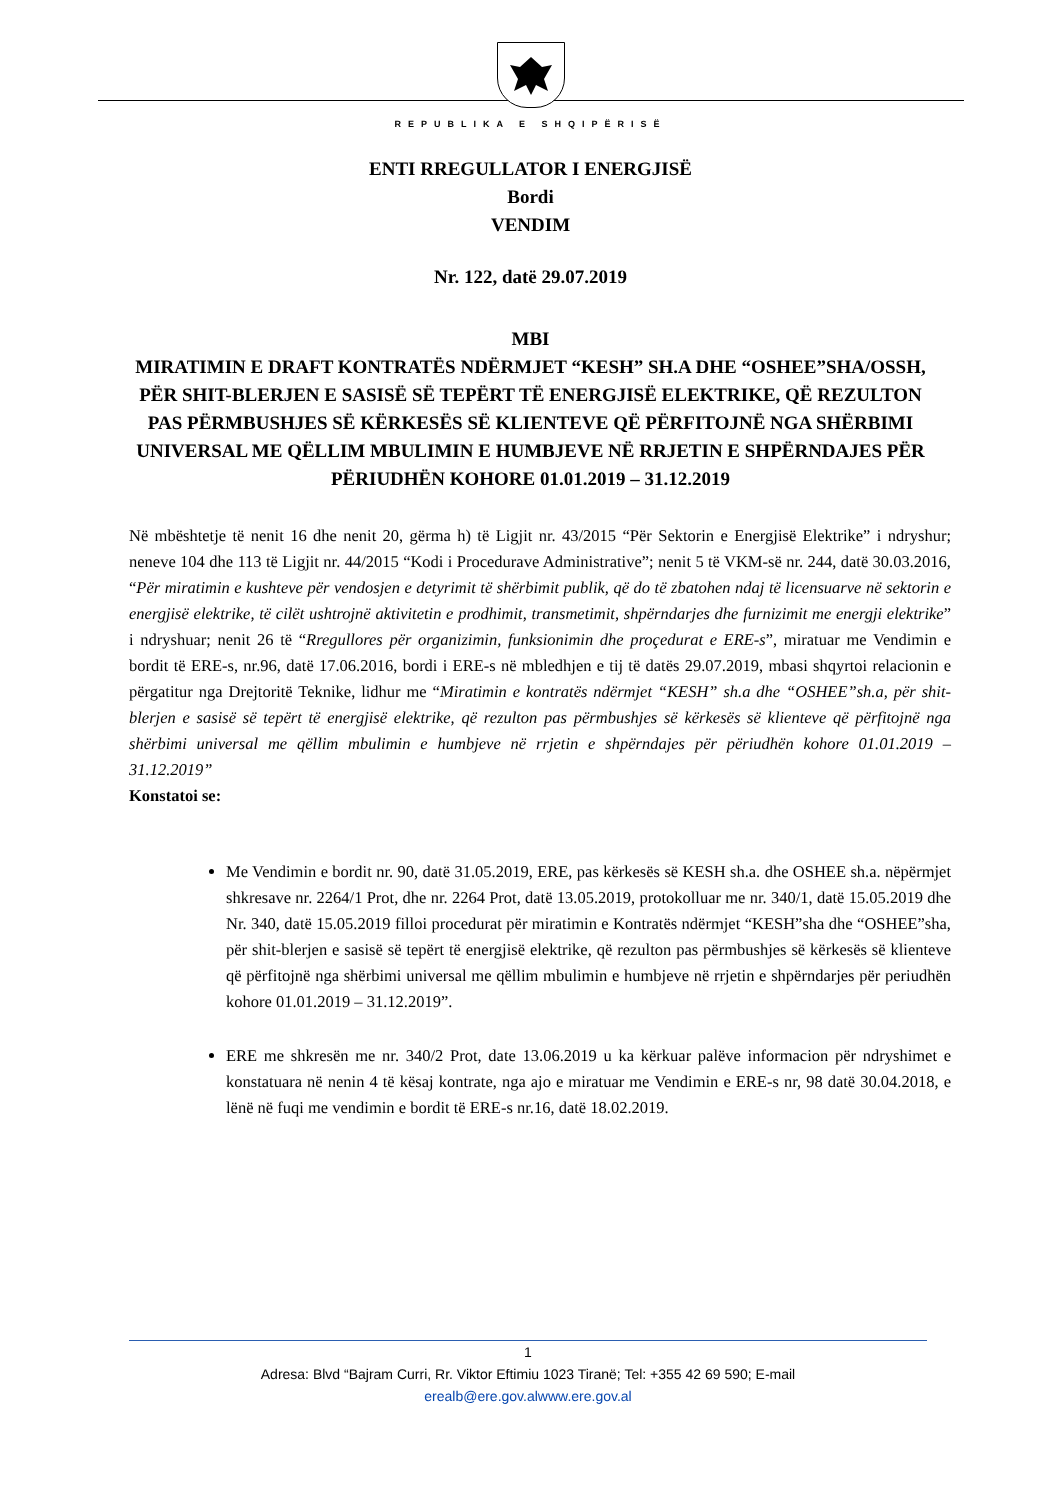REPUBLIKA E SHQIPËRISË
ENTI RREGULLATOR I ENERGJISË
Bordi
VENDIM
Nr. 122, datë 29.07.2019
MBI
MIRATIMIN E DRAFT KONTRATËS NDËRMJET “KESH” SH.A DHE “OSHEE”SHA/OSSH, PËR SHIT-BLERJEN E SASISË SË TEPËRT TË ENERGJISË ELEKTRIKE, QË REZULTON PAS PËRMBUSHJES SË KËRKESËS SË KLIENTEVE QË PËRFITOJNË NGA SHËRBIMI UNIVERSAL ME QËLLIM MBULIMIN E HUMBJEVE NË RRJETIN E SHPËRNDAJES PËR PËRIUDHËN KOHORE 01.01.2019 – 31.12.2019
Në mbështetje të nenit 16 dhe nenit 20, gërma h) të Ligjit nr. 43/2015 “Për Sektorin e Energjisë Elektrike” i ndryshur; neneve 104 dhe 113 të Ligjit nr. 44/2015 “Kodi i Procedurave Administrative”; nenit 5 të VKM-së nr. 244, datë 30.03.2016, “Për miratimin e kushteve për vendosjen e detyrimit të shërbimit publik, që do të zbatohen ndaj të licensuarve në sektorin e energjisë elektrike, të cilët ushtrojnë aktivitetin e prodhimit, transmetimit, shpërndarjes dhe furnizimit me energji elektrike” i ndryshuar; nenit 26 të “Rregullores për organizimin, funksionimin dhe proçedurat e ERE-s”, miratuar me Vendimin e bordit të ERE-s, nr.96, datë 17.06.2016, bordi i ERE-s në mbledhjen e tij të datës 29.07.2019, mbasi shqyrtoi relacionin e përgatitur nga Drejtoritë Teknike, lidhur me “Miratimin e kontratës ndërmjet “KESH” sh.a dhe “OSHEE”sh.a, për shit-blerjen e sasisë së tepërt të energjisë elektrike, që rezulton pas përmbushjes së kërkesës së klienteve që përfitojnë nga shërbimi universal me qëllim mbulimin e humbjeve në rrjetin e shpërndajes për përiudhën kohore 01.01.2019 – 31.12.2019”
Konstatoi se:
Me Vendimin e bordit nr. 90, datë 31.05.2019, ERE, pas kërkesës së KESH sh.a. dhe OSHEE sh.a. nëpërmjet shkresave nr. 2264/1 Prot, dhe nr. 2264 Prot, datë 13.05.2019, protokolluar me nr. 340/1, datë 15.05.2019 dhe Nr. 340, datë 15.05.2019 filloi procedurat për miratimin e Kontratës ndërmjet “KESH”sha dhe “OSHEE”sha, për shit-blerjen e sasisë së tepërt të energjisë elektrike, që rezulton pas përmbushjes së kërkesës së klienteve që përfitojnë nga shërbimi universal me qëllim mbulimin e humbjeve në rrjetin e shpërndarjes për periudhën kohore 01.01.2019 – 31.12.2019”.
ERE me shkresën me nr. 340/2 Prot, date 13.06.2019 u ka kërkuar palëve informacion për ndryshimet e konstatuara në nenin 4 të kësaj kontrate, nga ajo e miratuar me Vendimin e ERE-s nr, 98 datë 30.04.2018, e lënë në fuqi me vendimin e bordit të ERE-s nr.16, datë 18.02.2019.
1
Adresa: Blvd “Bajram Curri, Rr. Viktor Eftimiu 1023 Tiranë; Tel: +355 42 69 590; E-mail
erealb@ere.gov.alwww.ere.gov.al